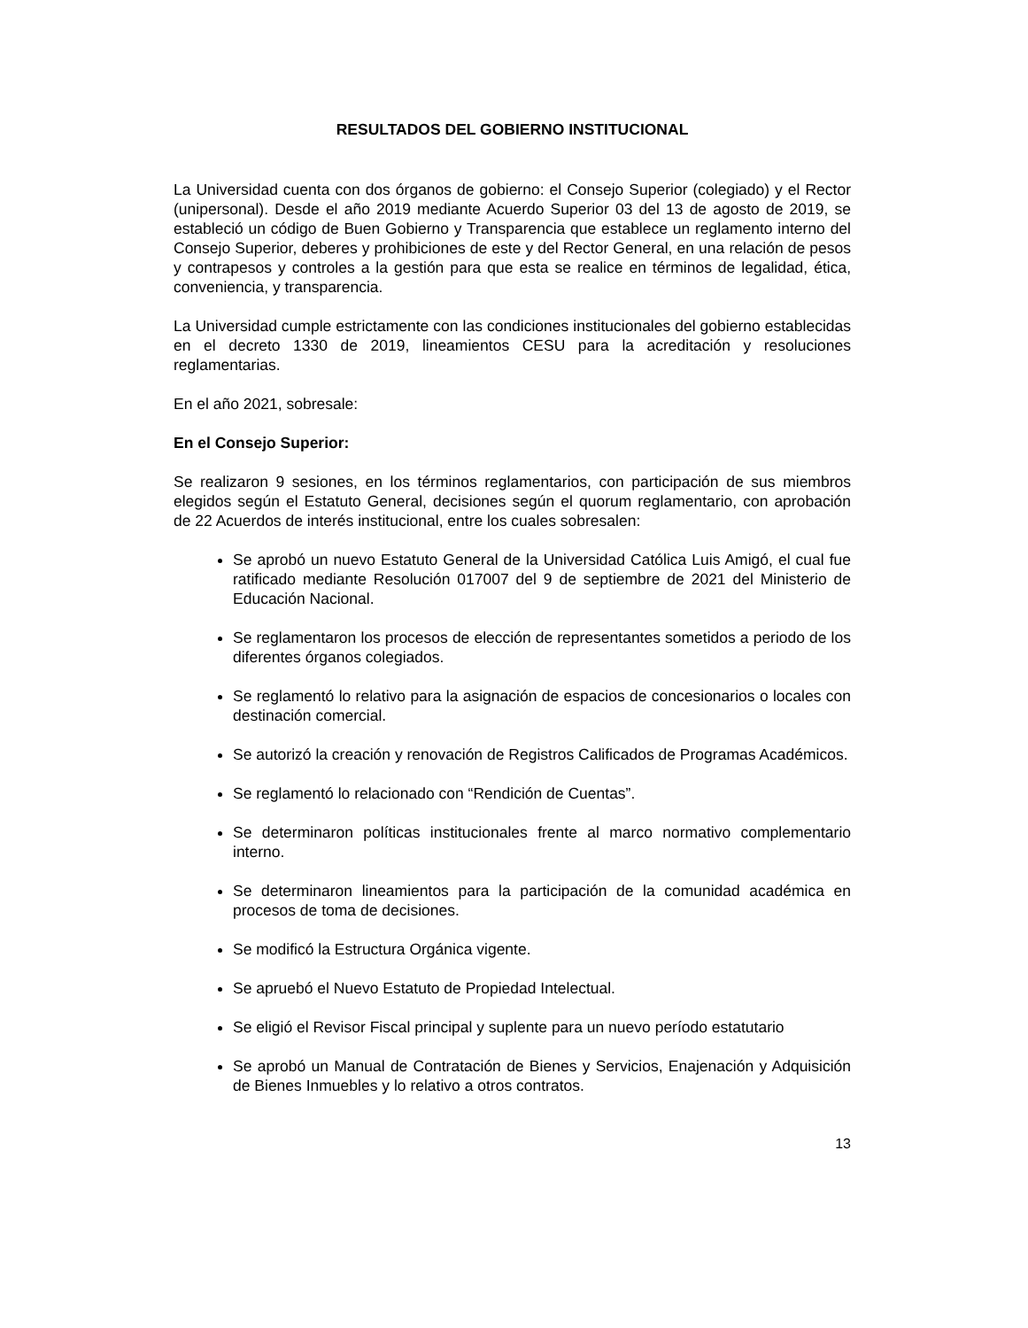RESULTADOS DEL GOBIERNO INSTITUCIONAL
La Universidad cuenta con dos órganos de gobierno: el Consejo Superior (colegiado) y el Rector (unipersonal). Desde el año 2019 mediante Acuerdo Superior 03 del 13 de agosto de 2019, se estableció un código de Buen Gobierno y Transparencia que establece un reglamento interno del Consejo Superior, deberes y prohibiciones de este y del Rector General, en una relación de pesos y contrapesos y controles a la gestión para que esta se realice en términos de legalidad, ética, conveniencia, y transparencia.
La Universidad cumple estrictamente con las condiciones institucionales del gobierno establecidas en el decreto 1330 de 2019, lineamientos CESU para la acreditación y resoluciones reglamentarias.
En el año 2021, sobresale:
En el Consejo Superior:
Se realizaron 9 sesiones, en los términos reglamentarios, con participación de sus miembros elegidos según el Estatuto General, decisiones según el quorum reglamentario, con aprobación de 22 Acuerdos de interés institucional, entre los cuales sobresalen:
Se aprobó un nuevo Estatuto General de la Universidad Católica Luis Amigó, el cual fue ratificado mediante Resolución 017007 del 9 de septiembre de 2021 del Ministerio de Educación Nacional.
Se reglamentaron los procesos de elección de representantes sometidos a periodo de los diferentes órganos colegiados.
Se reglamentó lo relativo para la asignación de espacios de concesionarios o locales con destinación comercial.
Se autorizó la creación y renovación de Registros Calificados de Programas Académicos.
Se reglamentó lo relacionado con “Rendición de Cuentas”.
Se determinaron políticas institucionales frente al marco normativo complementario interno.
Se determinaron lineamientos para la participación de la comunidad académica en procesos de toma de decisiones.
Se modificó la Estructura Orgánica vigente.
Se apruebó el Nuevo Estatuto de Propiedad Intelectual.
Se eligió el Revisor Fiscal principal y suplente para un nuevo período estatutario
Se aprobó un Manual de Contratación de Bienes y Servicios, Enajenación y Adquisición de Bienes Inmuebles y lo relativo a otros contratos.
13